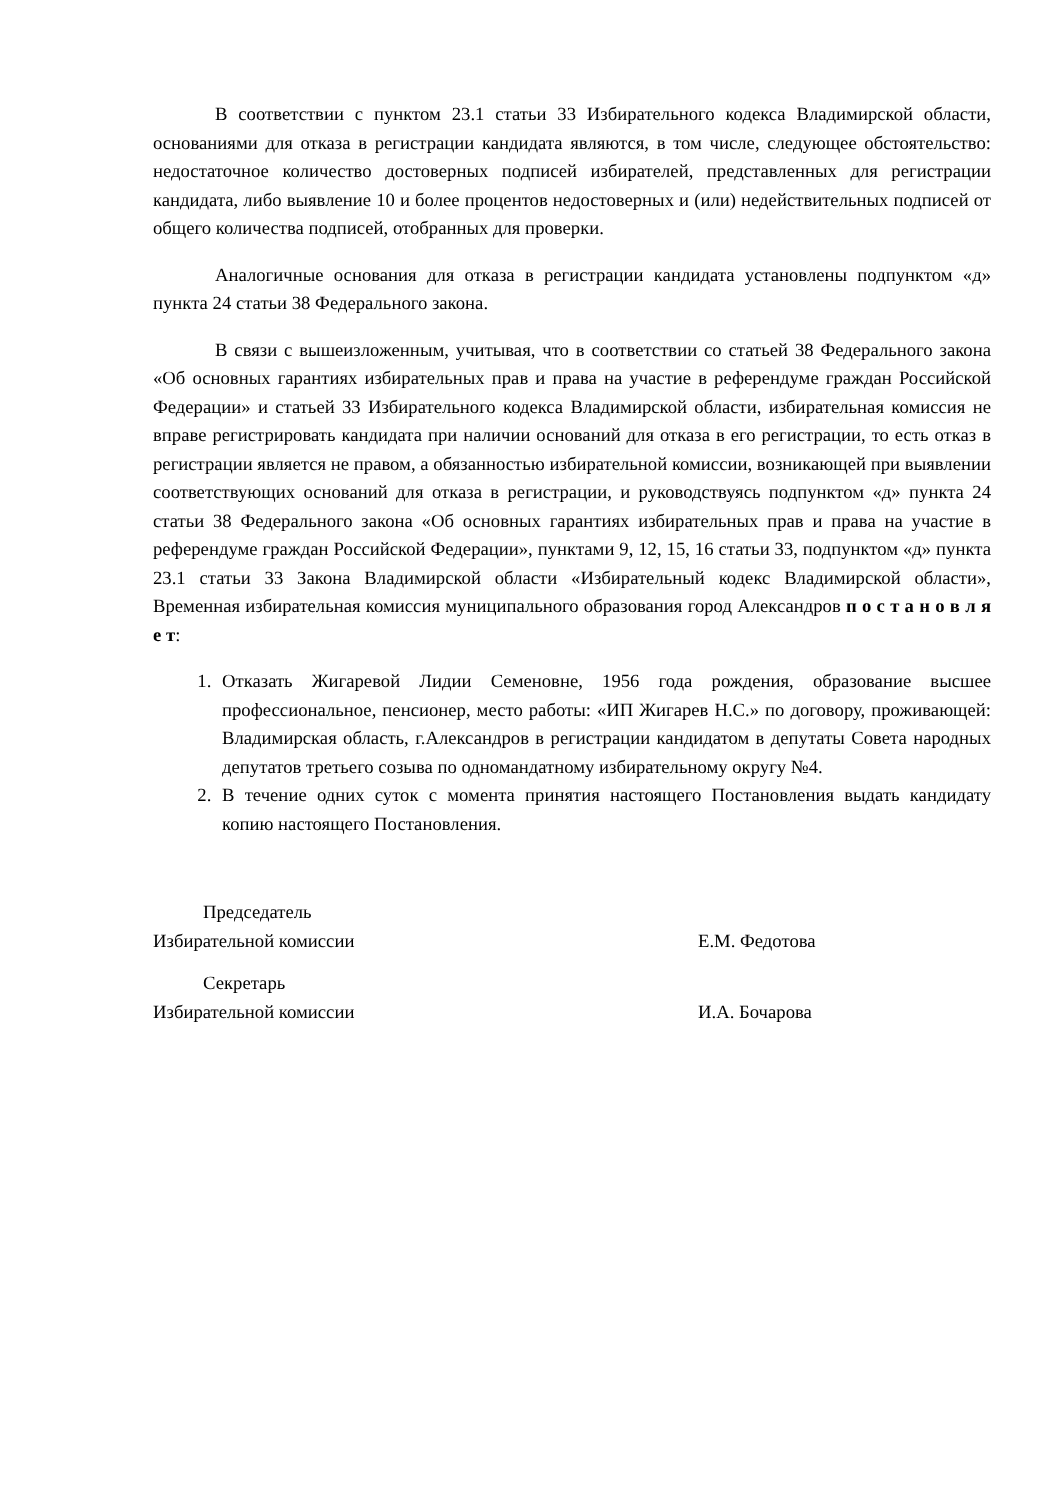В соответствии с пунктом 23.1 статьи 33 Избирательного кодекса Владимирской области, основаниями для отказа в регистрации кандидата являются, в том числе, следующее обстоятельство: недостаточное количество достоверных подписей избирателей, представленных для регистрации кандидата, либо выявление 10 и более процентов недостоверных и (или) недействительных подписей от общего количества подписей, отобранных для проверки.
Аналогичные основания для отказа в регистрации кандидата установлены подпунктом «д» пункта 24 статьи 38 Федерального закона.
В связи с вышеизложенным, учитывая, что в соответствии со статьей 38 Федерального закона «Об основных гарантиях избирательных прав и права на участие в референдуме граждан Российской Федерации» и статьей 33 Избирательного кодекса Владимирской области, избирательная комиссия не вправе регистрировать кандидата при наличии оснований для отказа в его регистрации, то есть отказ в регистрации является не правом, а обязанностью избирательной комиссии, возникающей при выявлении соответствующих оснований для отказа в регистрации, и руководствуясь подпунктом «д» пункта 24 статьи 38 Федерального закона «Об основных гарантиях избирательных прав и права на участие в референдуме граждан Российской Федерации», пунктами 9, 12, 15, 16 статьи 33, подпунктом «д» пункта 23.1 статьи 33 Закона Владимирской области «Избирательный кодекс Владимирской области», Временная избирательная комиссия муниципального образования город Александров п о с т а н о в л я е т:
1. Отказать Жигаревой Лидии Семеновне, 1956 года рождения, образование высшее профессиональное, пенсионер, место работы: «ИП Жигарев Н.С.» по договору, проживающей: Владимирская область, г.Александров в регистрации кандидатом в депутаты Совета народных депутатов третьего созыва по одномандатному избирательному округу №4.
2. В течение одних суток с момента принятия настоящего Постановления выдать кандидату копию настоящего Постановления.
Председатель
Избирательной комиссии
Е.М. Федотова
Секретарь
Избирательной комиссии
И.А. Бочарова